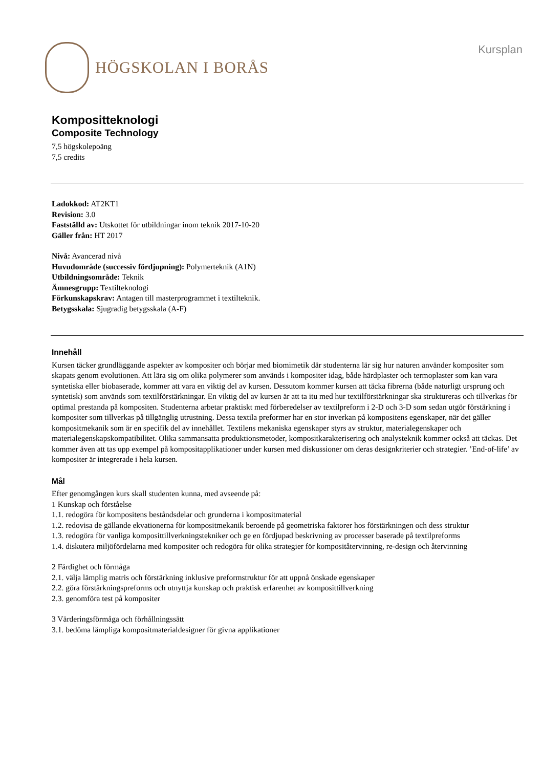HÖGSKOLAN I BORÅS
Kursplan
Kompositteknologi
Composite Technology
7,5 högskolepoäng
7,5 credits
Ladokkod: AT2KT1
Revision: 3.0
Fastställd av: Utskottet för utbildningar inom teknik 2017-10-20
Gäller från: HT 2017
Nivå: Avancerad nivå
Huvudområde (successiv fördjupning): Polymerteknik (A1N)
Utbildningsområde: Teknik
Ämnesgrupp: Textilteknologi
Förkunskapskrav: Antagen till masterprogrammet i textilteknik.
Betygsskala: Sjugradig betygsskala (A-F)
Innehåll
Kursen täcker grundläggande aspekter av kompositer och börjar med biomimetik där studenterna lär sig hur naturen använder kompositer som skapats genom evolutionen. Att lära sig om olika polymerer som används i kompositer idag, både härdplaster och termoplaster som kan vara syntetiska eller biobaserade, kommer att vara en viktig del av kursen. Dessutom kommer kursen att täcka fibrerna (både naturligt ursprung och syntetisk) som används som textilförstärkningar. En viktig del av kursen är att ta itu med hur textilförstärkningar ska struktureras och tillverkas för optimal prestanda på kompositen. Studenterna arbetar praktiskt med förberedelser av textilpreform i 2-D och 3-D som sedan utgör förstärkning i kompositer som tillverkas på tillgänglig utrustning. Dessa textila preformer har en stor inverkan på kompositens egenskaper, när det gäller kompositmekanik som är en specifik del av innehållet. Textilens mekaniska egenskaper styrs av struktur, materialegenskaper och materialegenskapskompatibilitet. Olika sammansatta produktionsmetoder, kompositkarakterisering och analysteknik kommer också att täckas. Det kommer även att tas upp exempel på kompositapplikationer under kursen med diskussioner om deras designkriterier och strategier. ’End-of-life’ av kompositer är integrerade i hela kursen.
Mål
Efter genomgången kurs skall studenten kunna, med avseende på:
1 Kunskap och förståelse
1.1. redogöra för kompositens beståndsdelar och grunderna i kompositmaterial
1.2. redovisa de gällande ekvationerna för kompositmekanik beroende på geometriska faktorer hos förstärkningen och dess struktur
1.3. redogöra för vanliga komposittillverkningstekniker och ge en fördjupad beskrivning av processer baserade på textilpreforms
1.4. diskutera miljöfördelarna med kompositer och redogöra för olika strategier för kompositåtervinning, re-design och återvinning
2 Färdighet och förmåga
2.1. välja lämplig matris och förstärkning inklusive preformstruktur för att uppnå önskade egenskaper
2.2. göra förstärkningspreforms och utnyttja kunskap och praktisk erfarenhet av komposittillverkning
2.3. genomföra test på kompositer
3 Värderingsförmåga och förhållningssätt
3.1. bedöma lämpliga kompositmaterialdesigner för givna applikationer